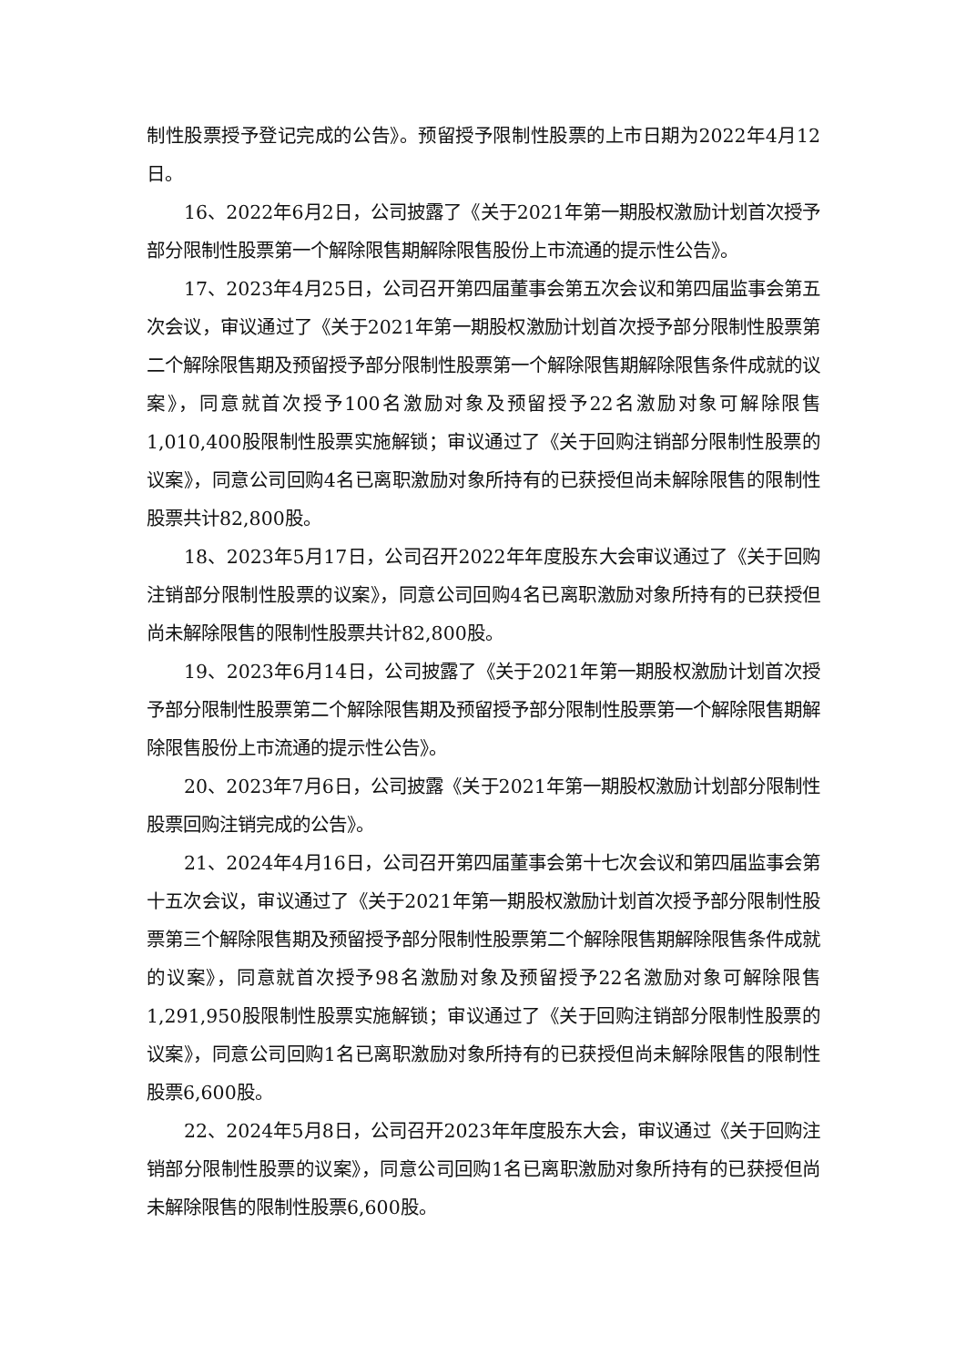制性股票授予登记完成的公告》。预留授予限制性股票的上市日期为2022年4月12日。
16、2022年6月2日，公司披露了《关于2021年第一期股权激励计划首次授予部分限制性股票第一个解除限售期解除限售股份上市流通的提示性公告》。
17、2023年4月25日，公司召开第四届董事会第五次会议和第四届监事会第五次会议，审议通过了《关于2021年第一期股权激励计划首次授予部分限制性股票第二个解除限售期及预留授予部分限制性股票第一个解除限售期解除限售条件成就的议案》，同意就首次授予100名激励对象及预留授予22名激励对象可解除限售1,010,400股限制性股票实施解锁；审议通过了《关于回购注销部分限制性股票的议案》，同意公司回购4名已离职激励对象所持有的已获授但尚未解除限售的限制性股票共计82,800股。
18、2023年5月17日，公司召开2022年年度股东大会审议通过了《关于回购注销部分限制性股票的议案》，同意公司回购4名已离职激励对象所持有的已获授但尚未解除限售的限制性股票共计82,800股。
19、2023年6月14日，公司披露了《关于2021年第一期股权激励计划首次授予部分限制性股票第二个解除限售期及预留授予部分限制性股票第一个解除限售期解除限售股份上市流通的提示性公告》。
20、2023年7月6日，公司披露《关于2021年第一期股权激励计划部分限制性股票回购注销完成的公告》。
21、2024年4月16日，公司召开第四届董事会第十七次会议和第四届监事会第十五次会议，审议通过了《关于2021年第一期股权激励计划首次授予部分限制性股票第三个解除限售期及预留授予部分限制性股票第二个解除限售期解除限售条件成就的议案》，同意就首次授予98名激励对象及预留授予22名激励对象可解除限售1,291,950股限制性股票实施解锁；审议通过了《关于回购注销部分限制性股票的议案》，同意公司回购1名已离职激励对象所持有的已获授但尚未解除限售的限制性股票6,600股。
22、2024年5月8日，公司召开2023年年度股东大会，审议通过《关于回购注销部分限制性股票的议案》，同意公司回购1名已离职激励对象所持有的已获授但尚未解除限售的限制性股票6,600股。